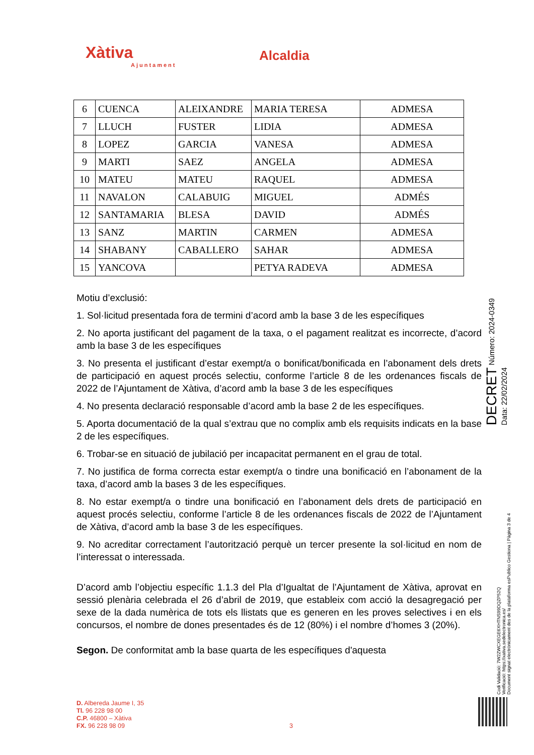Xàtiva
Ajuntament
Alcaldia
| 6 | CUENCA | ALEIXANDRE | MARIA TERESA | ADMESA |
| 7 | LLUCH | FUSTER | LIDIA | ADMESA |
| 8 | LOPEZ | GARCIA | VANESA | ADMESA |
| 9 | MARTI | SAEZ | ANGELA | ADMESA |
| 10 | MATEU | MATEU | RAQUEL | ADMESA |
| 11 | NAVALON | CALABUIG | MIGUEL | ADMÉS |
| 12 | SANTAMARIA | BLESA | DAVID | ADMÉS |
| 13 | SANZ | MARTIN | CARMEN | ADMESA |
| 14 | SHABANY | CABALLERO | SAHAR | ADMESA |
| 15 | YANCOVA | | PETYA RADEVA | ADMESA |
Motiu d’exclusió:
1. Sol·licitud presentada fora de termini d’acord amb la base 3 de les específiques
2. No aporta justificant del pagament de la taxa, o el pagament realitzat es incorrecte, d’acord amb la base 3 de les específiques
3. No presenta el justificant d’estar exempt/a o bonificat/bonificada en l’abonament dels drets de participació en aquest procés selectiu, conforme l’article 8 de les ordenances fiscals de 2022 de l’Ajuntament de Xàtiva, d’acord amb la base 3 de les específiques
4. No presenta declaració responsable d’acord amb la base 2 de les específiques.
5. Aporta documentació de la qual s’extrau que no complix amb els requisits indicats en la base 2 de les específiques.
6. Trobar-se en situació de jubilació per incapacitat permanent en el grau de total.
7. No justifica de forma correcta estar exempt/a o tindre una bonificació en l’abonament de la taxa, d’acord amb la bases 3 de les específiques.
8. No estar exempt/a o tindre una bonificació en l’abonament dels drets de participació en aquest procés selectiu, conforme l’article 8 de les ordenances fiscals de 2022 de l’Ajuntament de Xàtiva, d’acord amb la base 3 de les específiques.
9. No acreditar correctament l’autorització perquè un tercer presente la sol·licitud en nom de l’interessat o interessada.
D’acord amb l’objectiu específic 1.1.3 del Pla d’Igualtat de l’Ajuntament de Xàtiva, aprovat en sessió plenària celebrada el 26 d’abril de 2019, que estableix com acció la desagregació per sexe de la dada numèrica de tots els llistats que es generen en les proves selectives i en els concursos, el nombre de dones presentades és de 12 (80%) i el nombre d’homes 3 (20%).
Segon. De conformitat amb la base quarta de les específiques d'aquesta
DECRET Número: 2024-0349 Data: 22/02/2024
Codi Validació: 7W2ZWCXEGE6XHTNS99DQZP52Q
Verificació: https://xativa.sedelectronica.es/
Document signat electrònicament des de la plataforma esPublico Gestiona | Pàgina 3 de 4
D. Albereda Jaume I, 35
Tl. 96 228 98 00
C.P. 46800 – Xàtiva
FX. 96 228 98 09
3